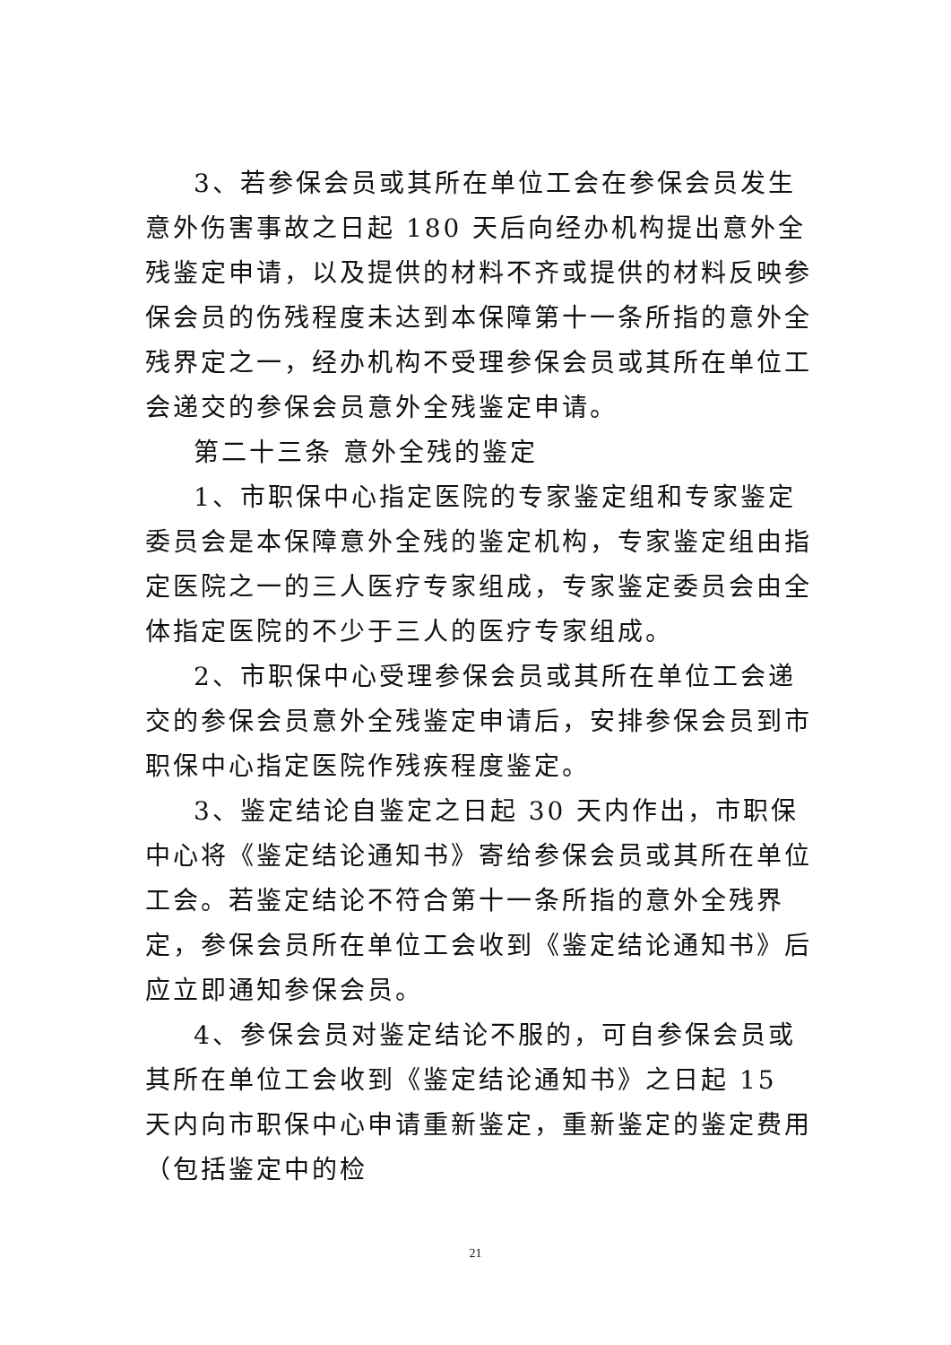3、若参保会员或其所在单位工会在参保会员发生意外伤害事故之日起 180 天后向经办机构提出意外全残鉴定申请，以及提供的材料不齐或提供的材料反映参保会员的伤残程度未达到本保障第十一条所指的意外全残界定之一，经办机构不受理参保会员或其所在单位工会递交的参保会员意外全残鉴定申请。
第二十三条 意外全残的鉴定
1、市职保中心指定医院的专家鉴定组和专家鉴定委员会是本保障意外全残的鉴定机构，专家鉴定组由指定医院之一的三人医疗专家组成，专家鉴定委员会由全体指定医院的不少于三人的医疗专家组成。
2、市职保中心受理参保会员或其所在单位工会递交的参保会员意外全残鉴定申请后，安排参保会员到市职保中心指定医院作残疾程度鉴定。
3、鉴定结论自鉴定之日起 30 天内作出，市职保中心将《鉴定结论通知书》寄给参保会员或其所在单位工会。若鉴定结论不符合第十一条所指的意外全残界定，参保会员所在单位工会收到《鉴定结论通知书》后应立即通知参保会员。
4、参保会员对鉴定结论不服的，可自参保会员或其所在单位工会收到《鉴定结论通知书》之日起 15 天内向市职保中心申请重新鉴定，重新鉴定的鉴定费用（包括鉴定中的检
21